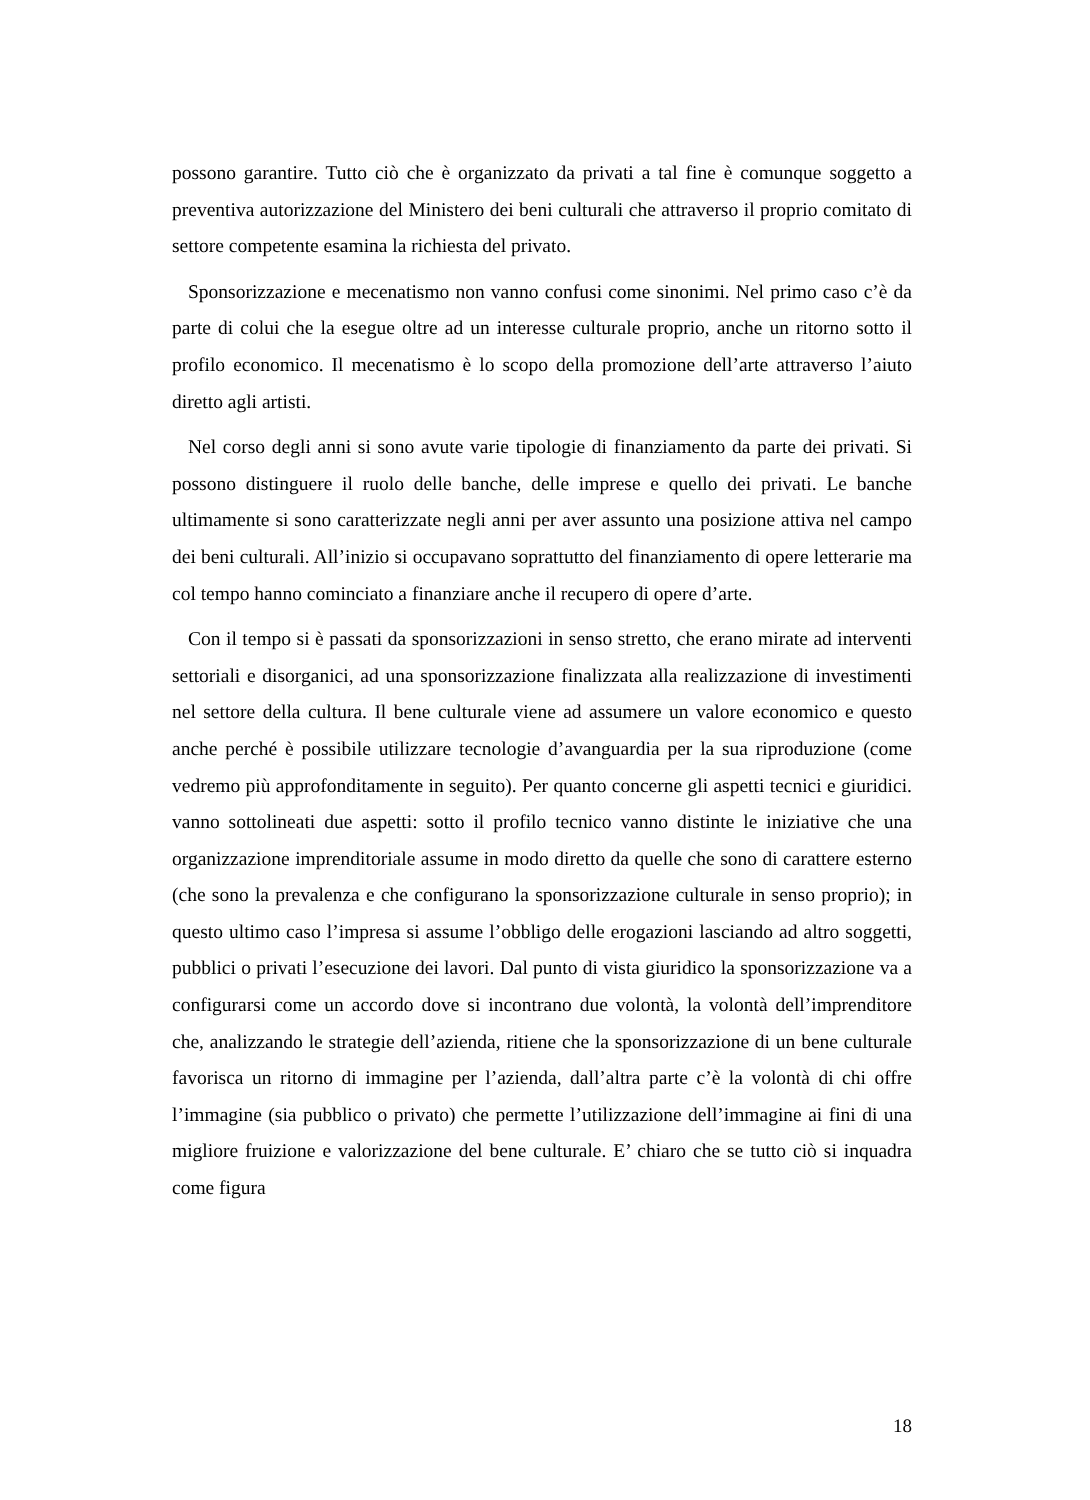possono garantire. Tutto ciò che è organizzato da privati a tal fine è comunque soggetto a preventiva autorizzazione del Ministero dei beni culturali che attraverso il proprio comitato di settore competente esamina la richiesta del privato.
Sponsorizzazione e mecenatismo non vanno confusi come sinonimi. Nel primo caso c’è da parte di colui che la esegue oltre ad un interesse culturale proprio, anche un ritorno sotto il profilo economico. Il mecenatismo è lo scopo della promozione dell’arte attraverso l’aiuto diretto agli artisti.
Nel corso degli anni si sono avute varie tipologie di finanziamento da parte dei privati. Si possono distinguere il ruolo delle banche, delle imprese e quello dei privati. Le banche ultimamente si sono caratterizzate negli anni per aver assunto una posizione attiva nel campo dei beni culturali. All’inizio si occupavano soprattutto del finanziamento di opere letterarie ma col tempo hanno cominciato a finanziare anche il recupero di opere d’arte.
Con il tempo si è passati da sponsorizzazioni in senso stretto, che erano mirate ad interventi settoriali e disorganici, ad una sponsorizzazione finalizzata alla realizzazione di investimenti nel settore della cultura. Il bene culturale viene ad assumere un valore economico e questo anche perché è possibile utilizzare tecnologie d’avanguardia per la sua riproduzione (come vedremo più approfonditamente in seguito). Per quanto concerne gli aspetti tecnici e giuridici. vanno sottolineati due aspetti: sotto il profilo tecnico vanno distinte le iniziative che una organizzazione imprenditoriale assume in modo diretto da quelle che sono di carattere esterno (che sono la prevalenza e che configurano la sponsorizzazione culturale in senso proprio); in questo ultimo caso l’impresa si assume l’obbligo delle erogazioni lasciando ad altro soggetti, pubblici o privati l’esecuzione dei lavori. Dal punto di vista giuridico la sponsorizzazione va a configurarsi come un accordo dove si incontrano due volontà, la volontà dell’imprenditore che, analizzando le strategie dell’azienda, ritiene che la sponsorizzazione di un bene culturale favorisca un ritorno di immagine per l’azienda, dall’altra parte c’è la volontà di chi offre l’immagine (sia pubblico o privato) che permette l’utilizzazione dell’immagine ai fini di una migliore fruizione e valorizzazione del bene culturale. E’ chiaro che se tutto ciò si inquadra come figura
18